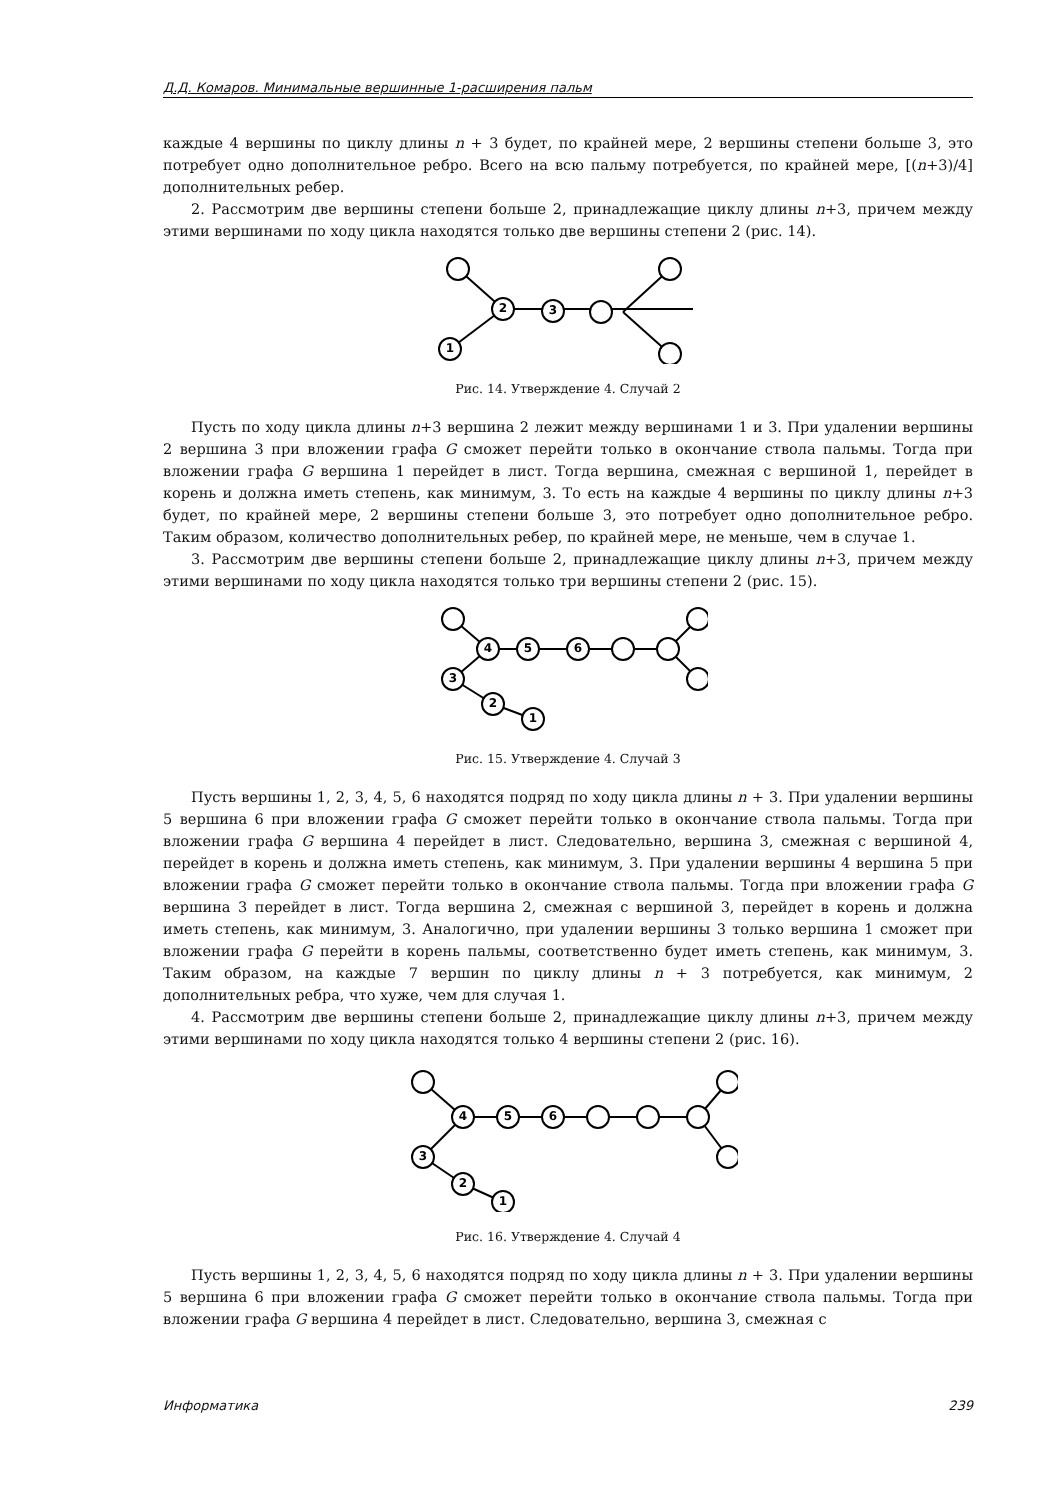Д.Д. Комаров. Минимальные вершинные 1-расширения пальм
каждые 4 вершины по циклу длины n + 3 будет, по крайней мере, 2 вершины степени больше 3, это потребует одно дополнительное ребро. Всего на всю пальму потребуется, по крайней мере, [(n+3)/4] дополнительных ребер.
2. Рассмотрим две вершины степени больше 2, принадлежащие циклу длины n+3, причем между этими вершинами по ходу цикла находятся только две вершины степени 2 (рис. 14).
1
2
3
Рис. 14. Утверждение 4. Случай 2
Пусть по ходу цикла длины n+3 вершина 2 лежит между вершинами 1 и 3. При удалении вершины 2 вершина 3 при вложении графа G сможет перейти только в окончание ствола пальмы. Тогда при вложении графа G вершина 1 перейдет в лист. Тогда вершина, смежная с вершиной 1, перейдет в корень и должна иметь степень, как минимум, 3. То есть на каждые 4 вершины по циклу длины n+3 будет, по крайней мере, 2 вершины степени больше 3, это потребует одно дополнительное ребро. Таким образом, количество дополнительных ребер, по крайней мере, не меньше, чем в случае 1.
3. Рассмотрим две вершины степени больше 2, принадлежащие циклу длины n+3, причем между этими вершинами по ходу цикла находятся только три вершины степени 2 (рис. 15).
4
5
6
3
2
1
Рис. 15. Утверждение 4. Случай 3
Пусть вершины 1, 2, 3, 4, 5, 6 находятся подряд по ходу цикла длины n + 3. При удалении вершины 5 вершина 6 при вложении графа G сможет перейти только в окончание ствола пальмы. Тогда при вложении графа G вершина 4 перейдет в лист. Следовательно, вершина 3, смежная с вершиной 4, перейдет в корень и должна иметь степень, как минимум, 3. При удалении вершины 4 вершина 5 при вложении графа G сможет перейти только в окончание ствола пальмы. Тогда при вложении графа G вершина 3 перейдет в лист. Тогда вершина 2, смежная с вершиной 3, перейдет в корень и должна иметь степень, как минимум, 3. Аналогично, при удалении вершины 3 только вершина 1 сможет при вложении графа G перейти в корень пальмы, соответственно будет иметь степень, как минимум, 3. Таким образом, на каждые 7 вершин по циклу длины n + 3 потребуется, как минимум, 2 дополнительных ребра, что хуже, чем для случая 1.
4. Рассмотрим две вершины степени больше 2, принадлежащие циклу длины n+3, причем между этими вершинами по ходу цикла находятся только 4 вершины степени 2 (рис. 16).
4
5
6
3
2
1
Рис. 16. Утверждение 4. Случай 4
Пусть вершины 1, 2, 3, 4, 5, 6 находятся подряд по ходу цикла длины n + 3. При удалении вершины 5 вершина 6 при вложении графа G сможет перейти только в окончание ствола пальмы. Тогда при вложении графа G вершина 4 перейдет в лист. Следовательно, вершина 3, смежная с
Информатика 239